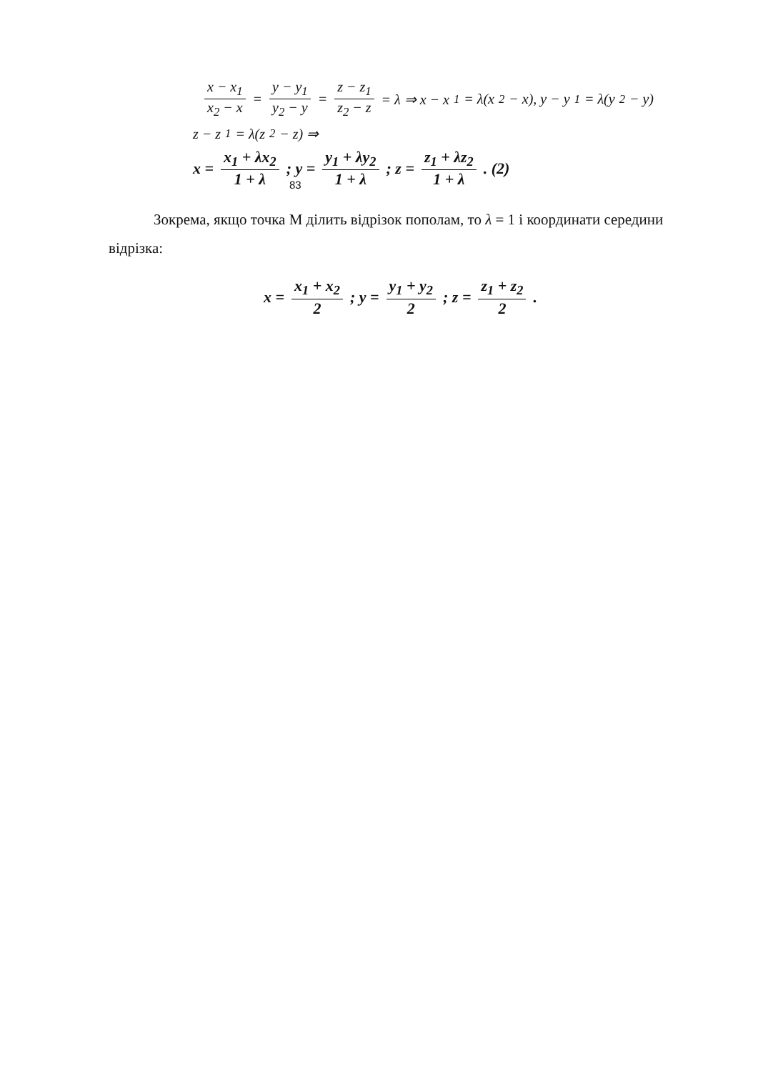x − x<sub>1</sub> x<sub>2</sub> − x = y − y<sub>1</sub> y<sub>2</sub> − y = z − z<sub>1</sub> z<sub>2</sub> − z = λ ⇒ x − x<sub>1</sub> = λ(x<sub>2</sub> − x), y − y<sub>1</sub> = λ(y<sub>2</sub> − y)
z − z<sub>1</sub> = λ(z<sub>2</sub> − z) ⇒
x = x<sub>1</sub> + λx<sub>2</sub> 1 + λ; y = y<sub>1</sub> + λy<sub>2</sub> 1 + λ; z = z<sub>1</sub> + λz<sub>2</sub> 1 + λ. (2)
83
Зокрема, якщо точка М ділить відрізок пополам, то λ = 1 і координати середини відрізка:
x = x<sub>1</sub> + x<sub>2</sub> 2; y = y<sub>1</sub> + y<sub>2</sub> 2; z = z<sub>1</sub> + z<sub>2</sub> 2.